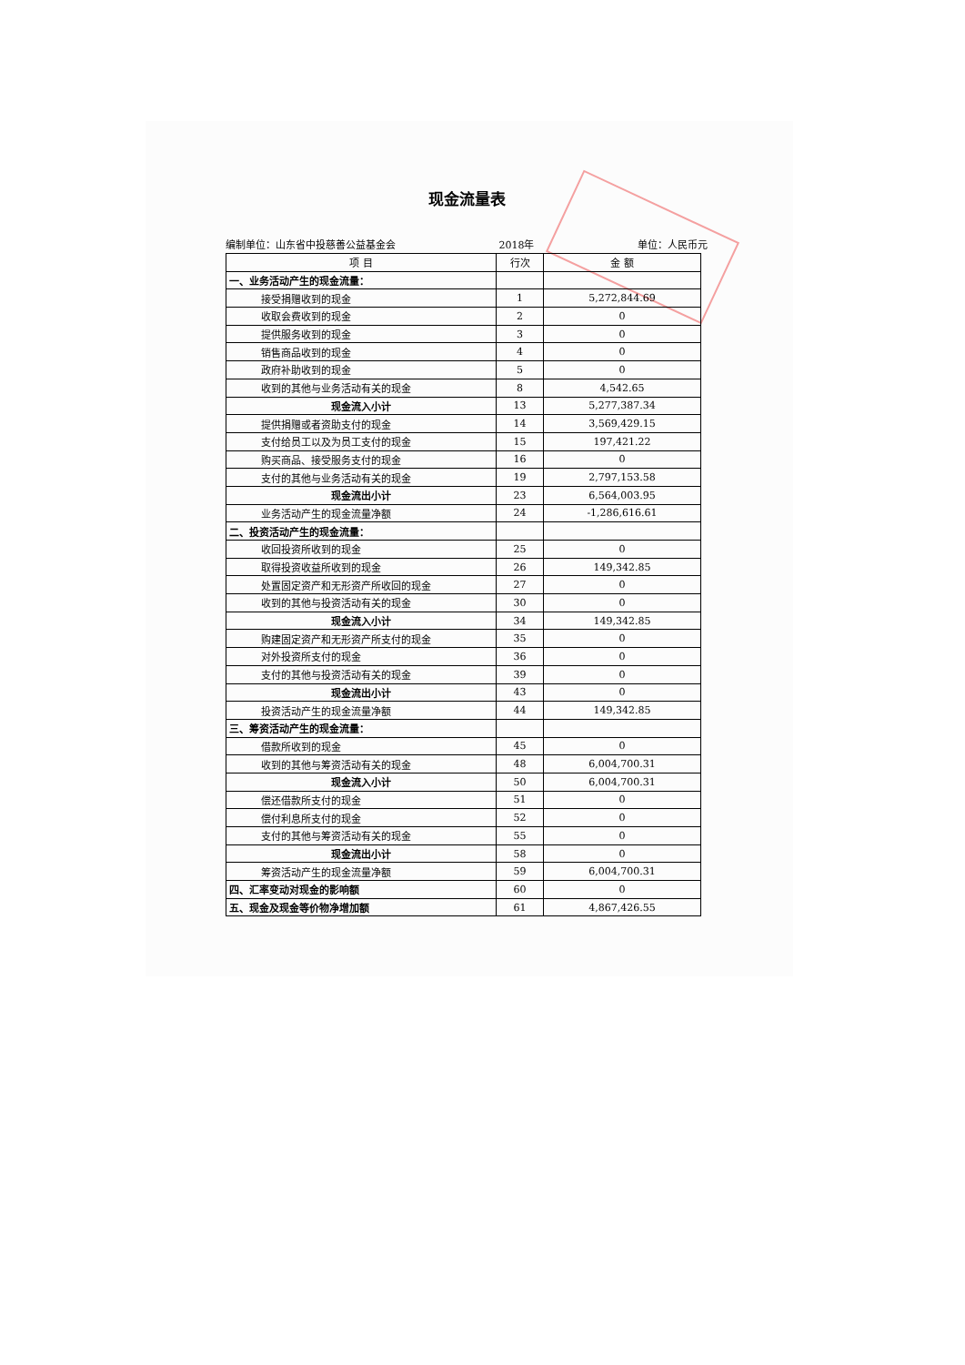现金流量表
编制单位：山东省中投慈善公益基金会 2018年 单位：人民币元
| 项 目 | 行次 | 金 额 |
| --- | --- | --- |
| 一、业务活动产生的现金流量： | | |
| 接受捐赠收到的现金 | 1 | 5,272,844.69 |
| 收取会费收到的现金 | 2 | 0 |
| 提供服务收到的现金 | 3 | 0 |
| 销售商品收到的现金 | 4 | 0 |
| 政府补助收到的现金 | 5 | 0 |
| 收到的其他与业务活动有关的现金 | 8 | 4,542.65 |
| 现金流入小计 | 13 | 5,277,387.34 |
| 提供捐赠或者资助支付的现金 | 14 | 3,569,429.15 |
| 支付给员工以及为员工支付的现金 | 15 | 197,421.22 |
| 购买商品、接受服务支付的现金 | 16 | 0 |
| 支付的其他与业务活动有关的现金 | 19 | 2,797,153.58 |
| 现金流出小计 | 23 | 6,564,003.95 |
| 业务活动产生的现金流量净额 | 24 | -1,286,616.61 |
| 二、投资活动产生的现金流量： | | |
| 收回投资所收到的现金 | 25 | 0 |
| 取得投资收益所收到的现金 | 26 | 149,342.85 |
| 处置固定资产和无形资产所收回的现金 | 27 | 0 |
| 收到的其他与投资活动有关的现金 | 30 | 0 |
| 现金流入小计 | 34 | 149,342.85 |
| 购建固定资产和无形资产所支付的现金 | 35 | 0 |
| 对外投资所支付的现金 | 36 | 0 |
| 支付的其他与投资活动有关的现金 | 39 | 0 |
| 现金流出小计 | 43 | 0 |
| 投资活动产生的现金流量净额 | 44 | 149,342.85 |
| 三、筹资活动产生的现金流量： | | |
| 借款所收到的现金 | 45 | 0 |
| 收到的其他与筹资活动有关的现金 | 48 | 6,004,700.31 |
| 现金流入小计 | 50 | 6,004,700.31 |
| 偿还借款所支付的现金 | 51 | 0 |
| 偿付利息所支付的现金 | 52 | 0 |
| 支付的其他与筹资活动有关的现金 | 55 | 0 |
| 现金流出小计 | 58 | 0 |
| 筹资活动产生的现金流量净额 | 59 | 6,004,700.31 |
| 四、汇率变动对现金的影响额 | 60 | 0 |
| 五、现金及现金等价物净增加额 | 61 | 4,867,426.55 |